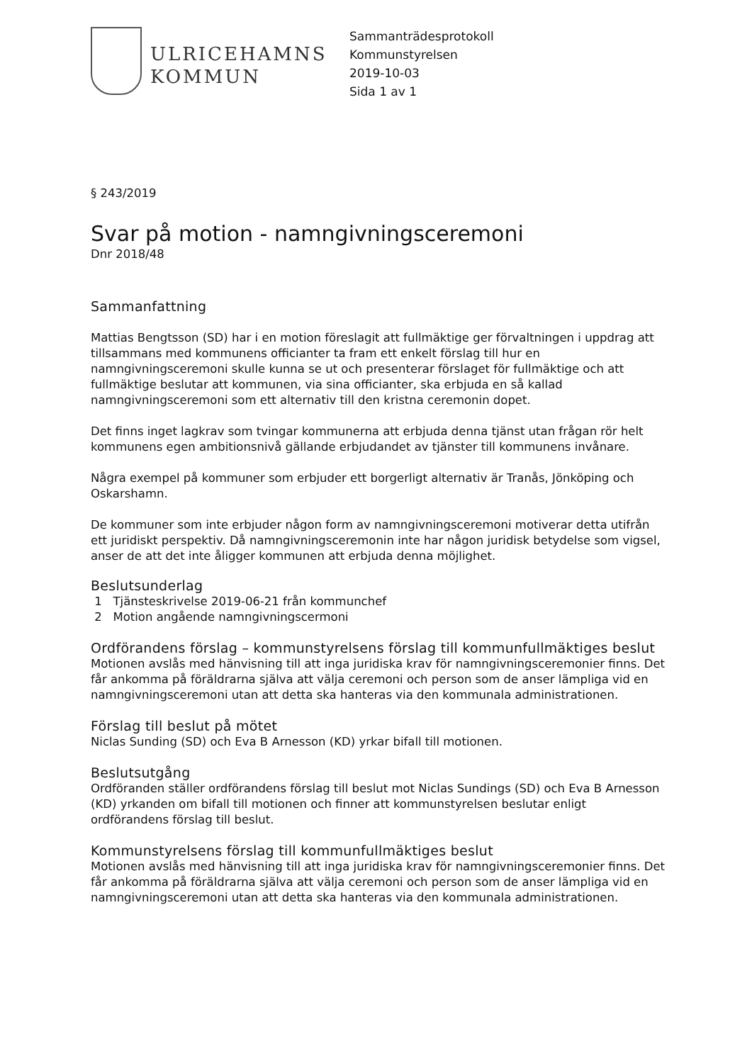ULRICEHAMNS
KOMMUN
Sammanträdesprotokoll
Kommunstyrelsen
2019-10-03
Sida 1 av 1
§ 243/2019
Svar på motion - namngivningsceremoni
Dnr 2018/48
Sammanfattning
Mattias Bengtsson (SD) har i en motion föreslagit att fullmäktige ger förvaltningen i uppdrag att tillsammans med kommunens officianter ta fram ett enkelt förslag till hur en namngivningsceremoni skulle kunna se ut och presenterar förslaget för fullmäktige och att fullmäktige beslutar att kommunen, via sina officianter, ska erbjuda en så kallad namngivningsceremoni som ett alternativ till den kristna ceremonin dopet.
Det finns inget lagkrav som tvingar kommunerna att erbjuda denna tjänst utan frågan rör helt kommunens egen ambitionsnivå gällande erbjudandet av tjänster till kommunens invånare.
Några exempel på kommuner som erbjuder ett borgerligt alternativ är Tranås, Jönköping och Oskarshamn.
De kommuner som inte erbjuder någon form av namngivningsceremoni motiverar detta utifrån ett juridiskt perspektiv. Då namngivningsceremonin inte har någon juridisk betydelse som vigsel, anser de att det inte åligger kommunen att erbjuda denna möjlighet.
Beslutsunderlag
1 Tjänsteskrivelse 2019-06-21 från kommunchef
2 Motion angående namngivningscermoni
Ordförandens förslag – kommunstyrelsens förslag till kommunfullmäktiges beslut
Motionen avslås med hänvisning till att inga juridiska krav för namngivningsceremonier finns. Det får ankomma på föräldrarna själva att välja ceremoni och person som de anser lämpliga vid en namngivningsceremoni utan att detta ska hanteras via den kommunala administrationen.
Förslag till beslut på mötet
Niclas Sunding (SD) och Eva B Arnesson (KD) yrkar bifall till motionen.
Beslutsutgång
Ordföranden ställer ordförandens förslag till beslut mot Niclas Sundings (SD) och Eva B Arnesson (KD) yrkanden om bifall till motionen och finner att kommunstyrelsen beslutar enligt ordförandens förslag till beslut.
Kommunstyrelsens förslag till kommunfullmäktiges beslut
Motionen avslås med hänvisning till att inga juridiska krav för namngivningsceremonier finns. Det får ankomma på föräldrarna själva att välja ceremoni och person som de anser lämpliga vid en namngivningsceremoni utan att detta ska hanteras via den kommunala administrationen.